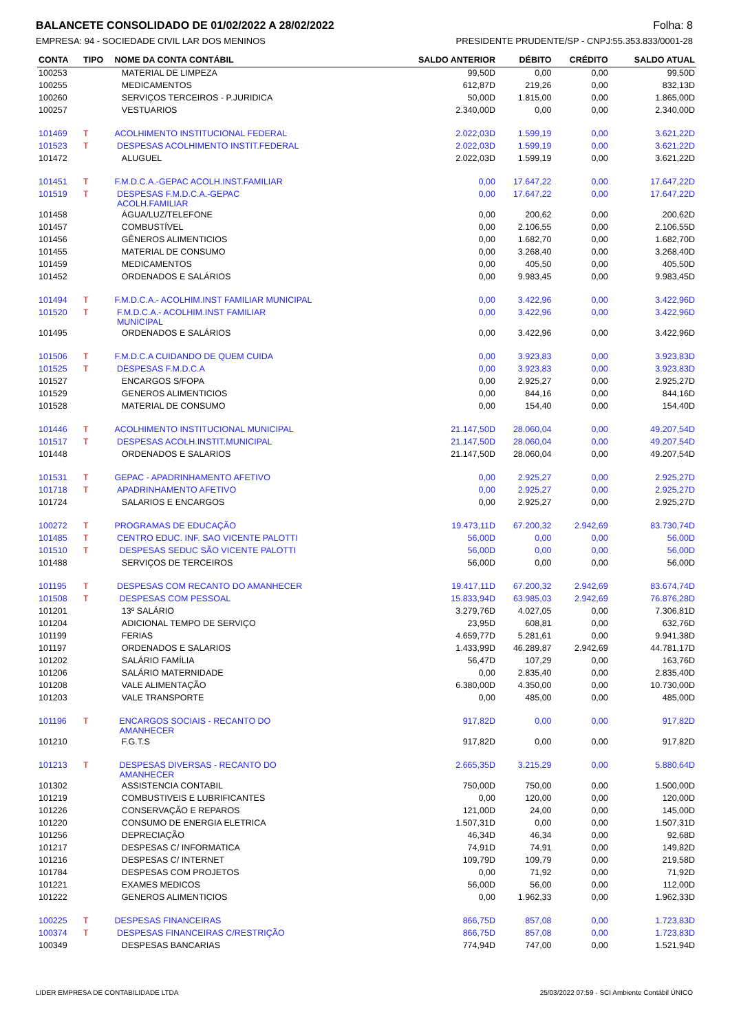BALANCETE CONSOLIDADO DE 01/02/2022 A 28/02/2022 Folha: 8
EMPRESA: 94 - SOCIEDADE CIVIL LAR DOS MENINOS PRESIDENTE PRUDENTE/SP - CNPJ:55.353.833/0001-28
| CONTA | TIPO | NOME DA CONTA CONTÁBIL | SALDO ANTERIOR | DÉBITO | CRÉDITO | SALDO ATUAL |
| --- | --- | --- | --- | --- | --- | --- |
| 100253 | | MATERIAL DE LIMPEZA | 99,50D | 0,00 | 0,00 | 99,50D |
| 100255 | | MEDICAMENTOS | 612,87D | 219,26 | 0,00 | 832,13D |
| 100260 | | SERVIÇOS TERCEIROS - P.JURIDICA | 50,00D | 1.815,00 | 0,00 | 1.865,00D |
| 100257 | | VESTUARIOS | 2.340,00D | 0,00 | 0,00 | 2.340,00D |
| 101469 | T | ACOLHIMENTO INSTITUCIONAL FEDERAL | 2.022,03D | 1.599,19 | 0,00 | 3.621,22D |
| 101523 | T | DESPESAS ACOLHIMENTO INSTIT.FEDERAL | 2.022,03D | 1.599,19 | 0,00 | 3.621,22D |
| 101472 | | ALUGUEL | 2.022,03D | 1.599,19 | 0,00 | 3.621,22D |
| 101451 | T | F.M.D.C.A.-GEPAC ACOLH.INST.FAMILIAR | 0,00 | 17.647,22 | 0,00 | 17.647,22D |
| 101519 | T | DESPESAS F.M.D.C.A.-GEPAC ACOLH.FAMILIAR | 0,00 | 17.647,22 | 0,00 | 17.647,22D |
| 101458 | | ÁGUA/LUZ/TELEFONE | 0,00 | 200,62 | 0,00 | 200,62D |
| 101457 | | COMBUSTÍVEL | 0,00 | 2.106,55 | 0,00 | 2.106,55D |
| 101456 | | GÊNEROS ALIMENTICIOS | 0,00 | 1.682,70 | 0,00 | 1.682,70D |
| 101455 | | MATERIAL DE CONSUMO | 0,00 | 3.268,40 | 0,00 | 3.268,40D |
| 101459 | | MEDICAMENTOS | 0,00 | 405,50 | 0,00 | 405,50D |
| 101452 | | ORDENADOS E SALÁRIOS | 0,00 | 9.983,45 | 0,00 | 9.983,45D |
| 101494 | T | F.M.D.C.A.- ACOLHIM.INST FAMILIAR MUNICIPAL | 0,00 | 3.422,96 | 0,00 | 3.422,96D |
| 101520 | T | F.M.D.C.A.- ACOLHIM.INST FAMILIAR MUNICIPAL | 0,00 | 3.422,96 | 0,00 | 3.422,96D |
| 101495 | | ORDENADOS E SALÁRIOS | 0,00 | 3.422,96 | 0,00 | 3.422,96D |
| 101506 | T | F.M.D.C.A CUIDANDO DE QUEM CUIDA | 0,00 | 3.923,83 | 0,00 | 3.923,83D |
| 101525 | T | DESPESAS F.M.D.C.A | 0,00 | 3.923,83 | 0,00 | 3.923,83D |
| 101527 | | ENCARGOS S/FOPA | 0,00 | 2.925,27 | 0,00 | 2.925,27D |
| 101529 | | GENEROS ALIMENTICIOS | 0,00 | 844,16 | 0,00 | 844,16D |
| 101528 | | MATERIAL DE CONSUMO | 0,00 | 154,40 | 0,00 | 154,40D |
| 101446 | T | ACOLHIMENTO INSTITUCIONAL MUNICIPAL | 21.147,50D | 28.060,04 | 0,00 | 49.207,54D |
| 101517 | T | DESPESAS ACOLH.INSTIT.MUNICIPAL | 21.147,50D | 28.060,04 | 0,00 | 49.207,54D |
| 101448 | | ORDENADOS E SALARIOS | 21.147,50D | 28.060,04 | 0,00 | 49.207,54D |
| 101531 | T | GEPAC - APADRINHAMENTO AFETIVO | 0,00 | 2.925,27 | 0,00 | 2.925,27D |
| 101718 | T | APADRINHAMENTO AFETIVO | 0,00 | 2.925,27 | 0,00 | 2.925,27D |
| 101724 | | SALARIOS E ENCARGOS | 0,00 | 2.925,27 | 0,00 | 2.925,27D |
| 100272 | T | PROGRAMAS DE EDUCAÇÃO | 19.473,11D | 67.200,32 | 2.942,69 | 83.730,74D |
| 101485 | T | CENTRO EDUC. INF. SAO VICENTE PALOTTI | 56,00D | 0,00 | 0,00 | 56,00D |
| 101510 | T | DESPESAS SEDUC SÃO VICENTE PALOTTI | 56,00D | 0,00 | 0,00 | 56,00D |
| 101488 | | SERVIÇOS DE TERCEIROS | 56,00D | 0,00 | 0,00 | 56,00D |
| 101195 | T | DESPESAS COM RECANTO DO AMANHECER | 19.417,11D | 67.200,32 | 2.942,69 | 83.674,74D |
| 101508 | T | DESPESAS COM PESSOAL | 15.833,94D | 63.985,03 | 2.942,69 | 76.876,28D |
| 101201 | | 13º SALÁRIO | 3.279,76D | 4.027,05 | 0,00 | 7.306,81D |
| 101204 | | ADICIONAL TEMPO DE SERVIÇO | 23,95D | 608,81 | 0,00 | 632,76D |
| 101199 | | FERIAS | 4.659,77D | 5.281,61 | 0,00 | 9.941,38D |
| 101197 | | ORDENADOS E SALARIOS | 1.433,99D | 46.289,87 | 2.942,69 | 44.781,17D |
| 101202 | | SALÁRIO FAMÍLIA | 56,47D | 107,29 | 0,00 | 163,76D |
| 101206 | | SALÁRIO MATERNIDADE | 0,00 | 2.835,40 | 0,00 | 2.835,40D |
| 101208 | | VALE ALIMENTAÇÃO | 6.380,00D | 4.350,00 | 0,00 | 10.730,00D |
| 101203 | | VALE TRANSPORTE | 0,00 | 485,00 | 0,00 | 485,00D |
| 101196 | T | ENCARGOS SOCIAIS - RECANTO DO AMANHECER | 917,82D | 0,00 | 0,00 | 917,82D |
| 101210 | | F.G.T.S | 917,82D | 0,00 | 0,00 | 917,82D |
| 101213 | T | DESPESAS DIVERSAS - RECANTO DO AMANHECER | 2.665,35D | 3.215,29 | 0,00 | 5.880,64D |
| 101302 | | ASSISTENCIA CONTABIL | 750,00D | 750,00 | 0,00 | 1.500,00D |
| 101219 | | COMBUSTIVEIS E LUBRIFICANTES | 0,00 | 120,00 | 0,00 | 120,00D |
| 101226 | | CONSERVAÇÃO E REPAROS | 121,00D | 24,00 | 0,00 | 145,00D |
| 101220 | | CONSUMO DE ENERGIA ELETRICA | 1.507,31D | 0,00 | 0,00 | 1.507,31D |
| 101256 | | DEPRECIAÇÃO | 46,34D | 46,34 | 0,00 | 92,68D |
| 101217 | | DESPESAS C/ INFORMATICA | 74,91D | 74,91 | 0,00 | 149,82D |
| 101216 | | DESPESAS C/ INTERNET | 109,79D | 109,79 | 0,00 | 219,58D |
| 101784 | | DESPESAS COM PROJETOS | 0,00 | 71,92 | 0,00 | 71,92D |
| 101221 | | EXAMES MEDICOS | 56,00D | 56,00 | 0,00 | 112,00D |
| 101222 | | GENEROS ALIMENTICIOS | 0,00 | 1.962,33 | 0,00 | 1.962,33D |
| 100225 | T | DESPESAS FINANCEIRAS | 866,75D | 857,08 | 0,00 | 1.723,83D |
| 100374 | T | DESPESAS FINANCEIRAS C/RESTRIÇÃO | 866,75D | 857,08 | 0,00 | 1.723,83D |
| 100349 | | DESPESAS BANCARIAS | 774,94D | 747,00 | 0,00 | 1.521,94D |
LIDER EMPRESA DE CONTABILIDADE LTDA 25/03/2022 07:59 - SCI Ambiente Contábil ÚNICO